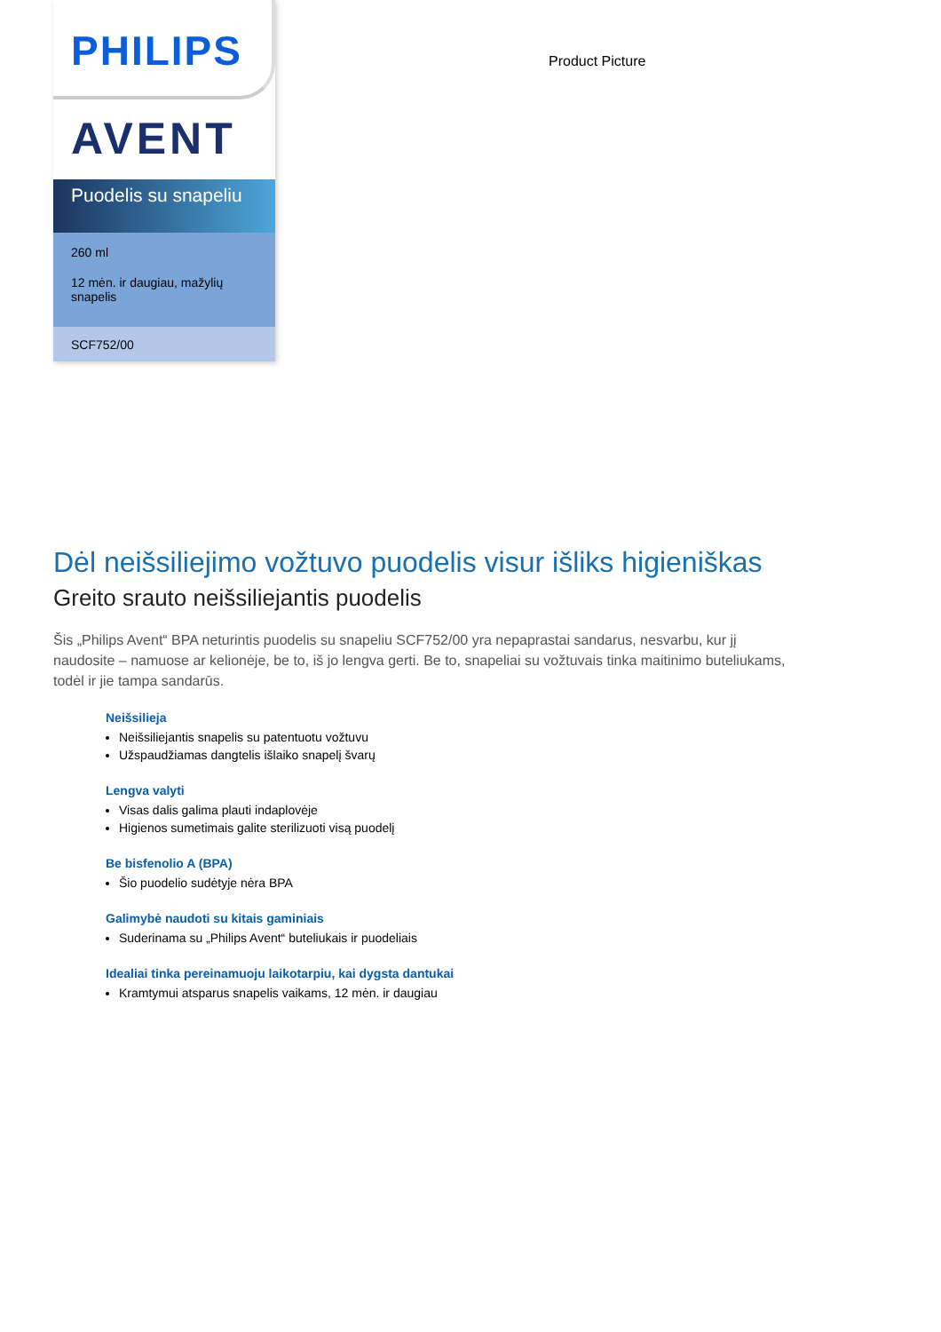PHILIPS
AVENT
Puodelis su snapeliu
260 ml
12 mėn. ir daugiau, mažylių snapelis
SCF752/00
Product Picture
Dėl neišsiliejimo vožtuvo puodelis visur išliks higieniškas
Greito srauto neišsiliejantis puodelis
Šis „Philips Avent“ BPA neturintis puodelis su snapeliu SCF752/00 yra nepaprastai sandarus, nesvarbu, kur jį naudosite – namuose ar kelionėje, be to, iš jo lengva gerti. Be to, snapeliai su vožtuvais tinka maitinimo buteliukams, todėl ir jie tampa sandarūs.
Neišsilieja
Neišsiliejantis snapelis su patentuotu vožtuvu
Užspaudžiamas dangtelis išlaiko snapelį švarų
Lengva valyti
Visas dalis galima plauti indaplovėje
Higienos sumetimais galite sterilizuoti visą puodelį
Be bisfenolio A (BPA)
Šio puodelio sudėtyje nėra BPA
Galimybė naudoti su kitais gaminiais
Suderinama su „Philips Avent“ buteliukais ir puodeliais
Idealiai tinka pereinamuoju laikotarpiu, kai dygsta dantukai
Kramtymui atsparus snapelis vaikams, 12 mėn. ir daugiau